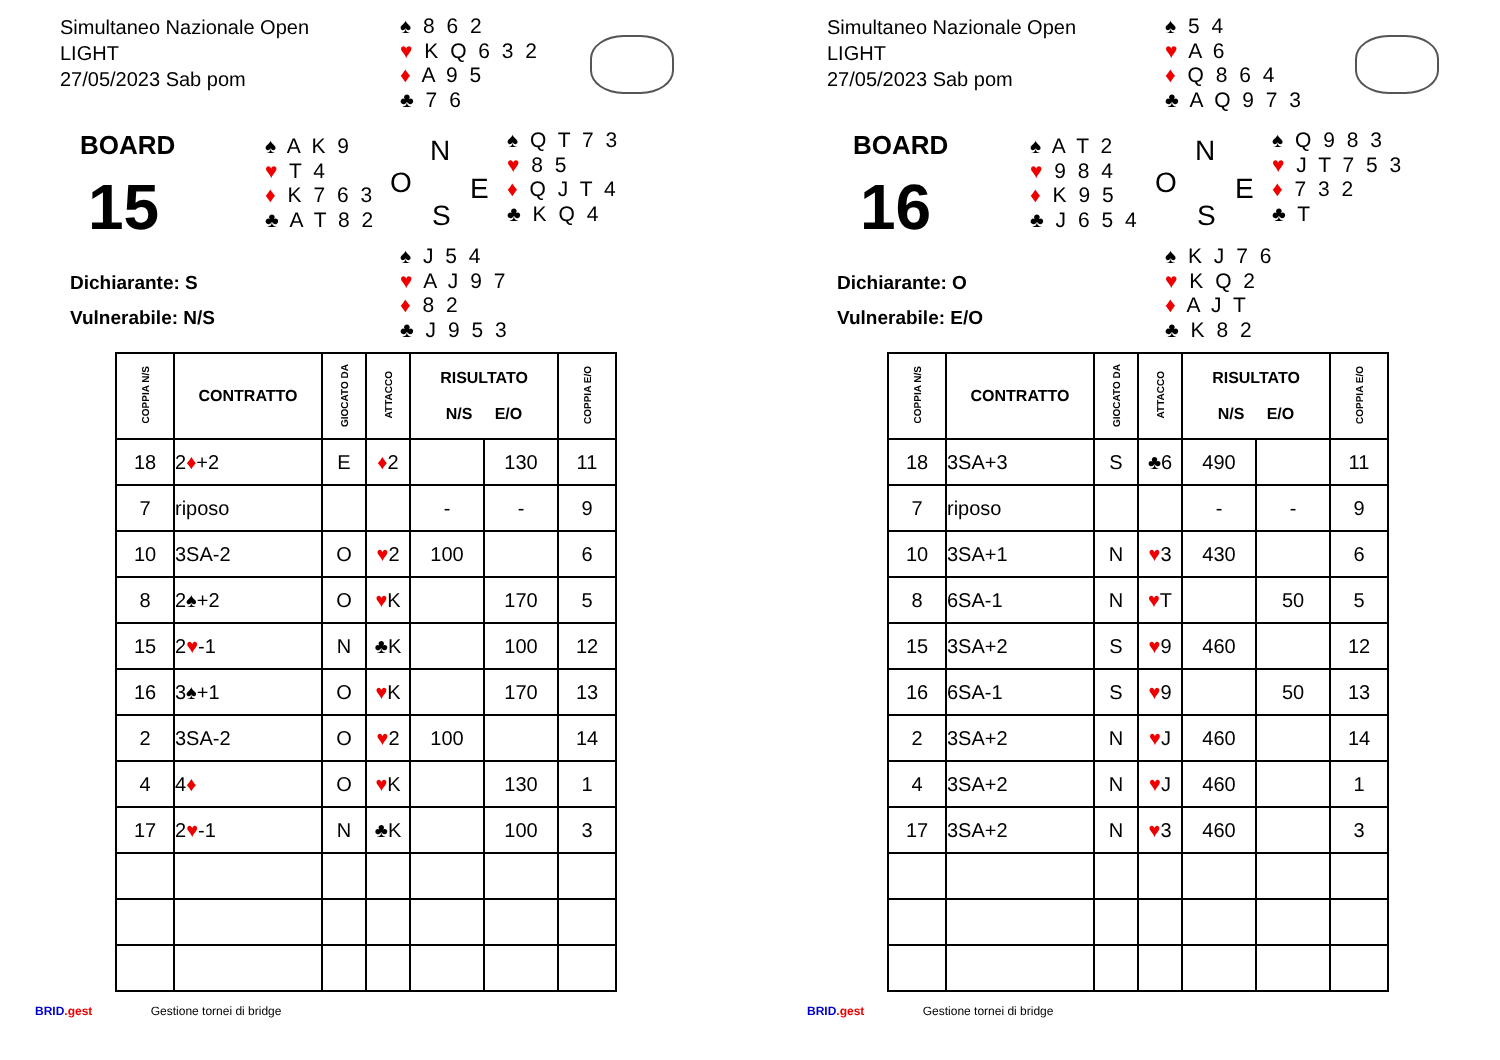Simultaneo Nazionale Open
LIGHT
27/05/2023 Sab pom
♠ 8 6 2
♥ K Q 6 3 2
♦ A 9 5
♣ 7 6
BOARD
15
♠ A K 9
♥ T 4
♦ K 7 6 3
♣ A T 8 2
N
O E
S
♠ Q T 7 3
♥ 8 5
♦ Q J T 4
♣ K Q 4
Dichiarante: S
Vulnerabile: N/S
♠ J 5 4
♥ A J 9 7
♦ 8 2
♣ J 9 5 3
| COPPIA N/S | CONTRATTO | GIOCATO DA | ATTACCO | RISULTATO N/S E/O | | COPPIA E/O |
| --- | --- | --- | --- | --- | --- | --- |
| 18 | 2 ♦ +2 | E | ♦ 2 | | 130 | 11 |
| 7 | riposo | | | - | - | 9 |
| 10 | 3SA-2 | O | ♥ 2 | 100 | | 6 |
| 8 | 2♠+2 | O | ♥ K | | 170 | 5 |
| 15 | 2 ♥ -1 | N | ♣K | | 100 | 12 |
| 16 | 3♠+1 | O | ♥ K | | 170 | 13 |
| 2 | 3SA-2 | O | ♥ 2 | 100 | | 14 |
| 4 | 4 ♦ | O | ♥ K | | 130 | 1 |
| 17 | 2 ♥ -1 | N | ♣K | | 100 | 3 |
BRID.gest Gestione tornei di bridge
Simultaneo Nazionale Open
LIGHT
27/05/2023 Sab pom
♠ 5 4
♥ A 6
♦ Q 8 6 4
♣ A Q 9 7 3
BOARD
16
♠ A T 2
♥ 9 8 4
♦ K 9 5
♣ J 6 5 4
N
O E
S
♠ Q 9 8 3
♥ J T 7 5 3
♦ 7 3 2
♣ T
Dichiarante: O
Vulnerabile: E/O
♠ K J 7 6
♥ K Q 2
♦ A J T
♣ K 8 2
| COPPIA N/S | CONTRATTO | GIOCATO DA | ATTACCO | RISULTATO N/S E/O | | COPPIA E/O |
| --- | --- | --- | --- | --- | --- | --- |
| 18 | 3SA+3 | S | ♣6 | 490 | | 11 |
| 7 | riposo | | | - | - | 9 |
| 10 | 3SA+1 | N | ♥ 3 | 430 | | 6 |
| 8 | 6SA-1 | N | ♥ T | | 50 | 5 |
| 15 | 3SA+2 | S | ♥ 9 | 460 | | 12 |
| 16 | 6SA-1 | S | ♥ 9 | | 50 | 13 |
| 2 | 3SA+2 | N | ♥ J | 460 | | 14 |
| 4 | 3SA+2 | N | ♥ J | 460 | | 1 |
| 17 | 3SA+2 | N | ♥ 3 | 460 | | 3 |
BRID.gest Gestione tornei di bridge